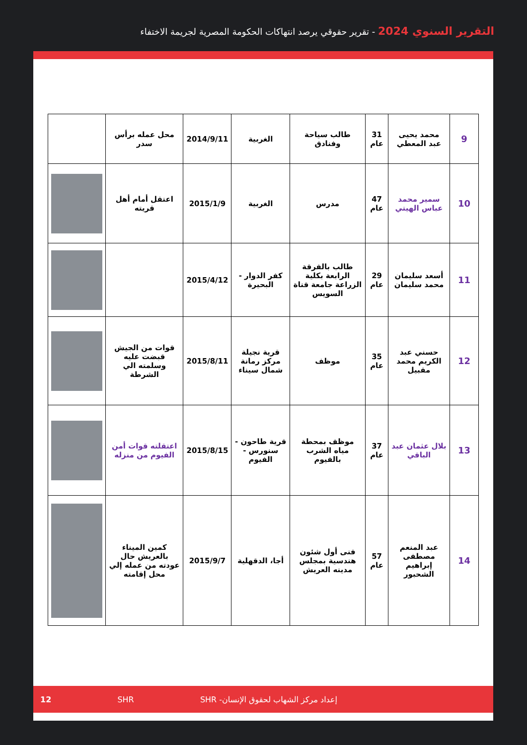التقرير السنوي 2024 - تقرير حقوقي يرصد انتهاكات الحكومة المصرية لجريمة الاختفاء
| 9 | محمد يحيى عبد المعطي | 31 عام | طالب سياحة وفنادق | الغربية | 2014/9/11 | محل عمله برأس سدر | |
| 10 | سمير محمد عباس الهيتي | 47 عام | مدرس | الغربية | 2015/1/9 | اعتقل أمام أهل قريته | |
| 11 | أسعد سليمان محمد سليمان | 29 عام | طالب بالفرقة الرابعة بكلية الزراعة جامعة قناة السويس | كفر الدوار - البحيرة | 2015/4/12 | | |
| 12 | حسني عبد الكريم محمد مقبيل | 35 عام | موظف | قرية نجيلة مركز رمانة شمال سيناء | 2015/8/11 | قوات من الجيش قبضت عليه وسلمته الي الشرطة | |
| 13 | بلال عثمان عبد الباقي | 37 عام | موظف بمحطة مياه الشرب بالفيوم | قرية طاحون - سنورس - الفيوم | 2015/8/15 | اعتقلته قوات أمن الفيوم من منزله | |
| 14 | عبد المنعم مصطفى إبراهيم الشحبور | 57 عام | فنى أول شئون هندسية بمجلس مدينه العريش | أجا، الدقهلية | 2015/9/7 | كمين الميناء بالعريش حال عودته من عمله إلي محل إقامته | |
إعداد مركز الشهاب لحقوق الإنسان- SHR SHR 12